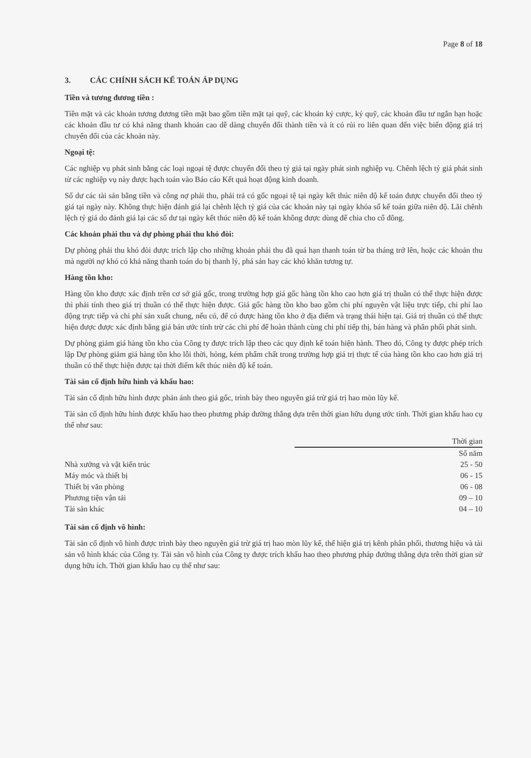Page 8 of 18
3. CÁC CHÍNH SÁCH KẾ TOÁN ÁP DỤNG
Tiền và tương đương tiền :
Tiền mặt và các khoản tương đương tiền mặt bao gồm tiền mặt tại quỹ, các khoản ký cược, ký quỹ, các khoản đầu tư ngắn hạn hoặc các khoản đầu tư có khả năng thanh khoản cao dễ dàng chuyển đổi thành tiền và ít có rủi ro liên quan đến việc biến động giá trị chuyển đổi của các khoản này.
Ngoại tệ:
Các nghiệp vụ phát sinh bằng các loại ngoại tệ được chuyển đổi theo tỷ giá tại ngày phát sinh nghiệp vụ. Chênh lệch tỷ giá phát sinh từ các nghiệp vụ này được hạch toán vào Báo cáo Kết quả hoạt động kinh doanh.
Số dư các tài sản bằng tiền và công nợ phải thu, phải trả có gốc ngoại tệ tại ngày kết thúc niên độ kế toán được chuyển đổi theo tỷ giá tại ngày này. Không thực hiện đánh giá lại chênh lệch tỷ giá của các khoản này tại ngày khóa sổ kế toán giữa niên độ. Lãi chênh lệch tỷ giá do đánh giá lại các số dư tại ngày kết thúc niên độ kế toán không được dùng để chia cho cổ đông.
Các khoản phải thu và dự phòng phải thu khó đòi:
Dự phòng phải thu khó đòi được trích lập cho những khoản phải thu đã quá hạn thanh toán từ ba tháng trở lên, hoặc các khoản thu mà người nợ khó có khả năng thanh toán do bị thanh lý, phá sản hay các khó khăn tương tự.
Hàng tồn kho:
Hàng tồn kho được xác định trên cơ sở giá gốc, trong trường hợp giá gốc hàng tồn kho cao hơn giá trị thuần có thể thực hiện được thì phải tính theo giá trị thuần có thể thực hiện được. Giá gốc hàng tồn kho bao gồm chi phí nguyên vật liệu trực tiếp, chi phí lao động trực tiếp và chi phí sản xuất chung, nếu có, để có được hàng tồn kho ở địa điểm và trạng thái hiện tại. Giá trị thuần có thể thực hiện được được xác định bằng giá bán ước tính trừ các chi phí để hoàn thành cùng chi phí tiếp thị, bán hàng và phân phối phát sinh.
Dự phòng giảm giá hàng tồn kho của Công ty được trích lập theo các quy định kế toán hiện hành. Theo đó, Công ty được phép trích lập Dự phòng giảm giá hàng tồn kho lỗi thời, hỏng, kém phẩm chất trong trường hợp giá trị thực tế của hàng tồn kho cao hơn giá trị thuần có thể thực hiện được tại thời điểm kết thúc niên độ kế toán.
Tài sản cố định hữu hình và khấu hao:
Tài sản cố định hữu hình được phản ánh theo giá gốc, trình bày theo nguyên giá trừ giá trị hao mòn lũy kế.
Tài sản cố định hữu hình được khấu hao theo phương pháp đường thẳng dựa trên thời gian hữu dụng ước tính. Thời gian khấu hao cụ thể như sau:
| | Thời gian |
| --- | --- |
| | Số năm |
| Nhà xưởng và vật kiến trúc | 25 - 50 |
| Máy móc và thiết bị | 06 - 15 |
| Thiết bị văn phòng | 06 - 08 |
| Phương tiện vận tải | 09 – 10 |
| Tài sản khác | 04 – 10 |
Tài sản cố định vô hình:
Tài sản cố định vô hình được trình bày theo nguyên giá trừ giá trị hao mòn lũy kế, thể hiện giá trị kênh phân phối, thương hiệu và tài sản vô hình khác của Công ty. Tài sản vô hình của Công ty được trích khấu hao theo phương pháp đường thẳng dựa trên thời gian sử dụng hữu ích. Thời gian khấu hao cụ thể như sau: